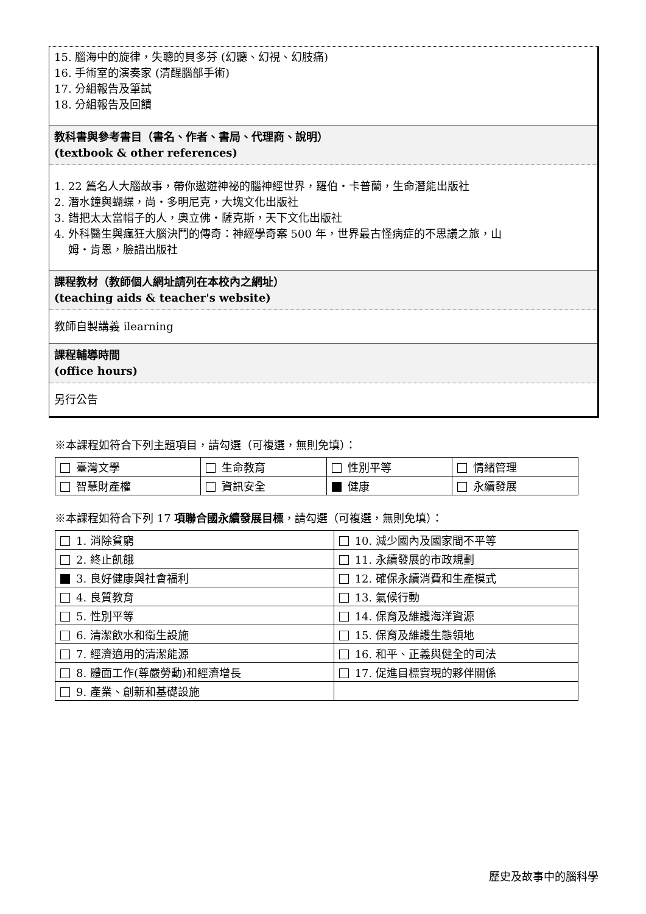15. 腦海中的旋律，失聰的貝多芬 (幻聽、幻視、幻肢痛)
16. 手術室的演奏家 (清醒腦部手術)
17. 分組報告及筆試
18. 分組報告及回饋
教科書與參考書目（書名、作者、書局、代理商、說明）
(textbook & other references)
1. 22 篇名人大腦故事，帶你遨遊神祕的腦神經世界，羅伯・卡普蘭，生命潛能出版社
2. 潛水鐘與蝴蝶，尚・多明尼克，大塊文化出版社
3. 錯把太太當帽子的人，奧立佛・薩克斯，天下文化出版社
4. 外科醫生與瘋狂大腦決鬥的傳奇：神經學奇案 500 年，世界最古怪病症的不思議之旅，山
姆・肯恩，臉譜出版社
課程教材（教師個人網址請列在本校內之網址）
(teaching aids & teacher's website)
教師自製講義 ilearning
課程輔導時間
(office hours)
另行公告
※本課程如符合下列主題項目，請勾選（可複選，無則免填）：
| 臺灣文學 | 生命教育 | 性別平等 | 情緒管理 |
| 智慧財產權 | 資訊安全 | 健康 | 永續發展 |
※本課程如符合下列 17 項聯合國永續發展目標，請勾選（可複選，無則免填）：
| 1. 消除貧窮 | 10. 減少國內及國家間不平等 |
| 2. 終止飢餓 | 11. 永續發展的市政規劃 |
| 3. 良好健康與社會福利 | 12. 確保永續消費和生產模式 |
| 4. 良質教育 | 13. 氣候行動 |
| 5. 性別平等 | 14. 保育及維護海洋資源 |
| 6. 清潔飲水和衛生設施 | 15. 保育及維護生態領地 |
| 7. 經濟適用的清潔能源 | 16. 和平、正義與健全的司法 |
| 8. 體面工作(尊嚴勞動)和經濟增長 | 17. 促進目標實現的夥伴關係 |
| 9. 產業、創新和基礎設施 | |
歷史及故事中的腦科學